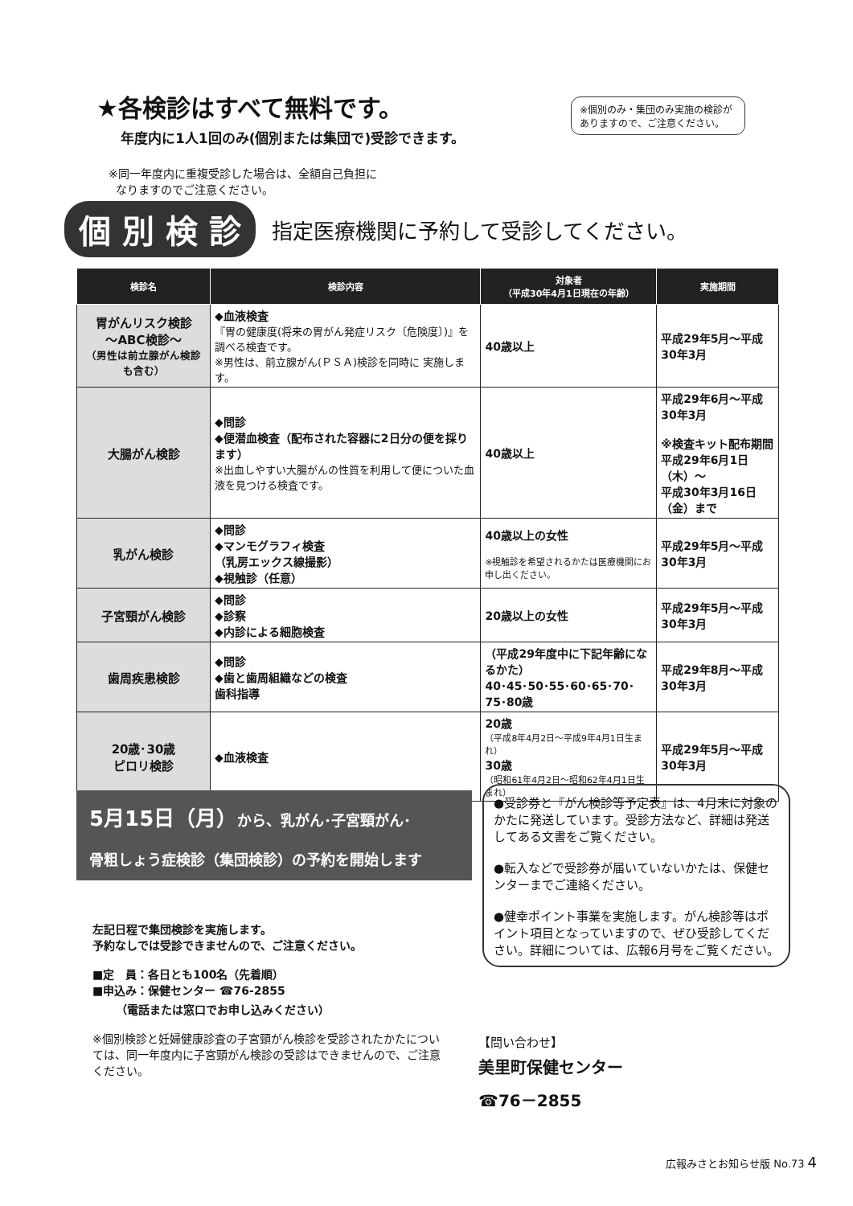★各検診はすべて無料です。
年度内に1人1回のみ(個別または集団で)受診できます。
※同一年度内に重複受診した場合は、全額自己負担に
なりますのでご注意ください。
※個別のみ・集団のみ実施の検診がありますので、ご注意ください。
個 別 検 診 指定医療機関に予約して受診してください。
| 検診名 | 検診内容 | 対象者 （平成30年4月1日現在の年齢） | 実施期間 |
| --- | --- | --- | --- |
| 胃がんリスク検診 ～ABC検診～ （男性は前立腺がん検診も含む） | ◆血液検査 『胃の健康度(将来の胃がん発症リスク〔危険度〕)』を調べる検査です。 ※男性は、前立腺がん(ＰＳＡ)検診を同時に 実施します。 | 40歳以上 | 平成29年5月～平成30年3月 |
| 大腸がん検診 | ◆問診 ◆便潜血検査（配布された容器に2日分の便を採ります） ※出血しやすい大腸がんの性質を利用して便についた血液を見つける検査です。 | 40歳以上 | 平成29年6月～平成30年3月 ※検査キット配布期間 平成29年6月1日（木）～ 平成30年3月16日（金）まで |
| 乳がん検診 | ◆問診 ◆マンモグラフィ検査 （乳房エックス線撮影） ◆視触診（任意） | 40歳以上の女性 ※視触診を希望されるかたは医療機関にお申し出ください。 | 平成29年5月～平成30年3月 |
| 子宮頸がん検診 | ◆問診 ◆診察 ◆内診による細胞検査 | 20歳以上の女性 | 平成29年5月～平成30年3月 |
| 歯周疾患検診 | ◆問診 ◆歯と歯周組織などの検査 歯科指導 | （平成29年度中に下記年齢になるかた） 40･45･50･55･60･65･70･75･80歳 | 平成29年8月～平成30年3月 |
| 20歳･30歳 ピロリ検診 | ◆血液検査 | 20歳 （平成8年4月2日～平成9年4月1日生まれ） 30歳 （昭和61年4月2日～昭和62年4月1日生まれ） | 平成29年5月～平成30年3月 |
5月15日（月）から、乳がん･子宮頸がん･
骨粗しょう症検診（集団検診）の予約を開始します
左記日程で集団検診を実施します。
予約なしでは受診できませんので、ご注意ください。
■定　員：各日とも100名（先着順）
■申込み：保健センター ☎76-2855
（電話または窓口でお申し込みください）
※個別検診と妊婦健康診査の子宮頸がん検診を受診されたかたについては、同一年度内に子宮頸がん検診の受診はできませんので、ご注意ください。
●受診券と『がん検診等予定表』は、4月末に対象のかたに発送しています。受診方法など、詳細は発送してある文書をご覧ください。
●転入などで受診券が届いていないかたは、保健センターまでご連絡ください。
●健幸ポイント事業を実施します。がん検診等はポイント項目となっていますので、ぜひ受診してください。詳細については、広報6月号をご覧ください。
【問い合わせ】
美里町保健センター
☎76－2855
広報みさとお知らせ版 No.73 4